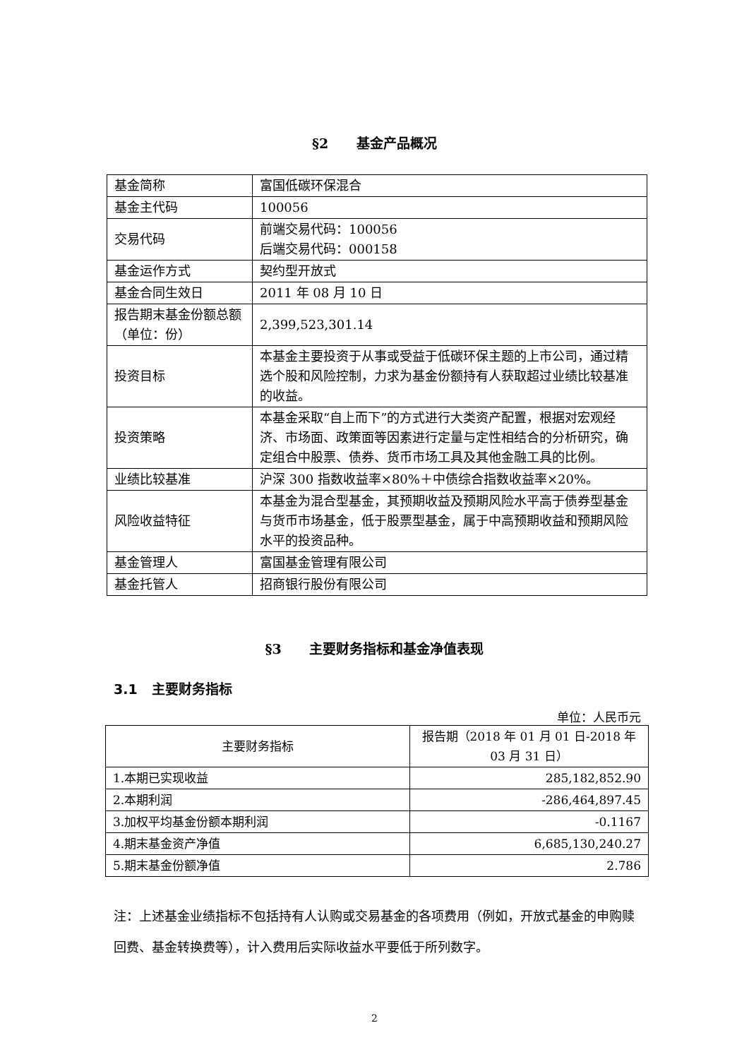§2 基金产品概况
| 基金简称 | 富国低碳环保混合 |
| 基金主代码 | 100056 |
| 交易代码 | 前端交易代码：100056 后端交易代码：000158 |
| 基金运作方式 | 契约型开放式 |
| 基金合同生效日 | 2011 年 08 月 10 日 |
| 报告期末基金份额总额（单位：份） | 2,399,523,301.14 |
| 投资目标 | 本基金主要投资于从事或受益于低碳环保主题的上市公司，通过精选个股和风险控制，力求为基金份额持有人获取超过业绩比较基准的收益。 |
| 投资策略 | 本基金采取“自上而下”的方式进行大类资产配置，根据对宏观经济、市场面、政策面等因素进行定量与定性相结合的分析研究，确定组合中股票、债券、货币市场工具及其他金融工具的比例。 |
| 业绩比较基准 | 沪深 300 指数收益率×80%＋中债综合指数收益率×20%。 |
| 风险收益特征 | 本基金为混合型基金，其预期收益及预期风险水平高于债券型基金与货币市场基金，低于股票型基金，属于中高预期收益和预期风险水平的投资品种。 |
| 基金管理人 | 富国基金管理有限公司 |
| 基金托管人 | 招商银行股份有限公司 |
§3 主要财务指标和基金净值表现
3.1 主要财务指标
单位：人民币元
| 主要财务指标 | 报告期（2018 年 01 月 01 日-2018 年 03 月 31 日） |
| --- | --- |
| 1.本期已实现收益 | 285,182,852.90 |
| 2.本期利润 | -286,464,897.45 |
| 3.加权平均基金份额本期利润 | -0.1167 |
| 4.期末基金资产净值 | 6,685,130,240.27 |
| 5.期末基金份额净值 | 2.786 |
注：上述基金业绩指标不包括持有人认购或交易基金的各项费用（例如，开放式基金的申购赎回费、基金转换费等），计入费用后实际收益水平要低于所列数字。
2